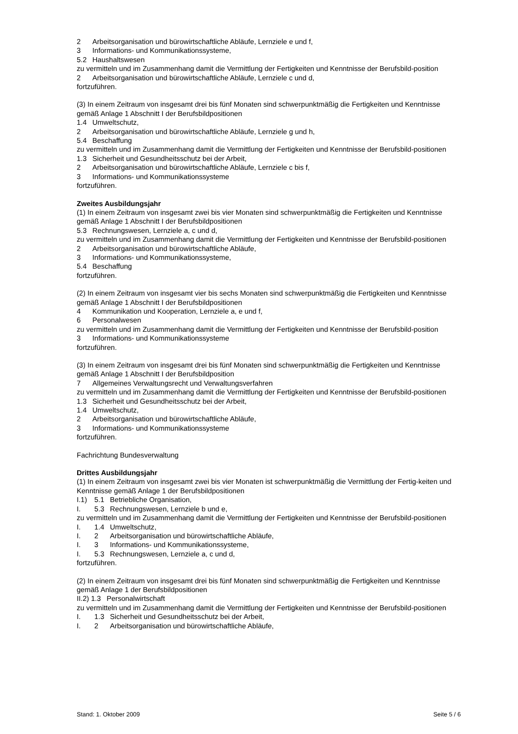2 Arbeitsorganisation und bürowirtschaftliche Abläufe, Lernziele e und f,
3 Informations- und Kommunikationssysteme,
5.2 Haushaltswesen
zu vermitteln und im Zusammenhang damit die Vermittlung der Fertigkeiten und Kenntnisse der Berufsbild-position
2 Arbeitsorganisation und bürowirtschaftliche Abläufe, Lernziele c und d,
fortzuführen.
(3) In einem Zeitraum von insgesamt drei bis fünf Monaten sind schwerpunktmäßig die Fertigkeiten und Kenntnisse gemäß Anlage 1 Abschnitt I der Berufsbildpositionen
1.4 Umweltschutz,
2 Arbeitsorganisation und bürowirtschaftliche Abläufe, Lernziele g und h,
5.4 Beschaffung
zu vermitteln und im Zusammenhang damit die Vermittlung der Fertigkeiten und Kenntnisse der Berufsbild-positionen
1.3 Sicherheit und Gesundheitsschutz bei der Arbeit,
2 Arbeitsorganisation und bürowirtschaftliche Abläufe, Lernziele c bis f,
3 Informations- und Kommunikationssysteme
fortzuführen.
Zweites Ausbildungsjahr
(1) In einem Zeitraum von insgesamt zwei bis vier Monaten sind schwerpunktmäßig die Fertigkeiten und Kenntnisse gemäß Anlage 1 Abschnitt I der Berufsbildpositionen
5.3 Rechnungswesen, Lernziele a, c und d,
zu vermitteln und im Zusammenhang damit die Vermittlung der Fertigkeiten und Kenntnisse der Berufsbild-positionen
2 Arbeitsorganisation und bürowirtschaftliche Abläufe,
3 Informations- und Kommunikationssysteme,
5.4 Beschaffung
fortzuführen.
(2) In einem Zeitraum von insgesamt vier bis sechs Monaten sind schwerpunktmäßig die Fertigkeiten und Kenntnisse gemäß Anlage 1 Abschnitt I der Berufsbildpositionen
4 Kommunikation und Kooperation, Lernziele a, e und f,
6 Personalwesen
zu vermitteln und im Zusammenhang damit die Vermittlung der Fertigkeiten und Kenntnisse der Berufsbild-position
3 Informations- und Kommunikationssysteme
fortzuführen.
(3) In einem Zeitraum von insgesamt drei bis fünf Monaten sind schwerpunktmäßig die Fertigkeiten und Kenntnisse gemäß Anlage 1 Abschnitt I der Berufsbildposition
7 Allgemeines Verwaltungsrecht und Verwaltungsverfahren
zu vermitteln und im Zusammenhang damit die Vermittlung der Fertigkeiten und Kenntnisse der Berufsbild-positionen
1.3 Sicherheit und Gesundheitsschutz bei der Arbeit,
1.4 Umweltschutz,
2 Arbeitsorganisation und bürowirtschaftliche Abläufe,
3 Informations- und Kommunikationssysteme
fortzuführen.
Fachrichtung Bundesverwaltung
Drittes Ausbildungsjahr
(1) In einem Zeitraum von insgesamt zwei bis vier Monaten ist schwerpunktmäßig die Vermittlung der Fertig-keiten und Kenntnisse gemäß Anlage 1 der Berufsbildpositionen
I.1) 5.1 Betriebliche Organisation,
I. 5.3 Rechnungswesen, Lernziele b und e,
zu vermitteln und im Zusammenhang damit die Vermittlung der Fertigkeiten und Kenntnisse der Berufsbild-positionen
I. 1.4 Umweltschutz,
I. 2 Arbeitsorganisation und bürowirtschaftliche Abläufe,
I. 3 Informations- und Kommunikationssysteme,
I. 5.3 Rechnungswesen, Lernziele a, c und d,
fortzuführen.
(2) In einem Zeitraum von insgesamt drei bis fünf Monaten sind schwerpunktmäßig die Fertigkeiten und Kenntnisse gemäß Anlage 1 der Berufsbildpositionen
II.2) 1.3 Personalwirtschaft
zu vermitteln und im Zusammenhang damit die Vermittlung der Fertigkeiten und Kenntnisse der Berufsbild-positionen
I. 1.3 Sicherheit und Gesundheitsschutz bei der Arbeit,
I. 2 Arbeitsorganisation und bürowirtschaftliche Abläufe,
Stand: 1. Oktober 2009 Seite 5 / 6